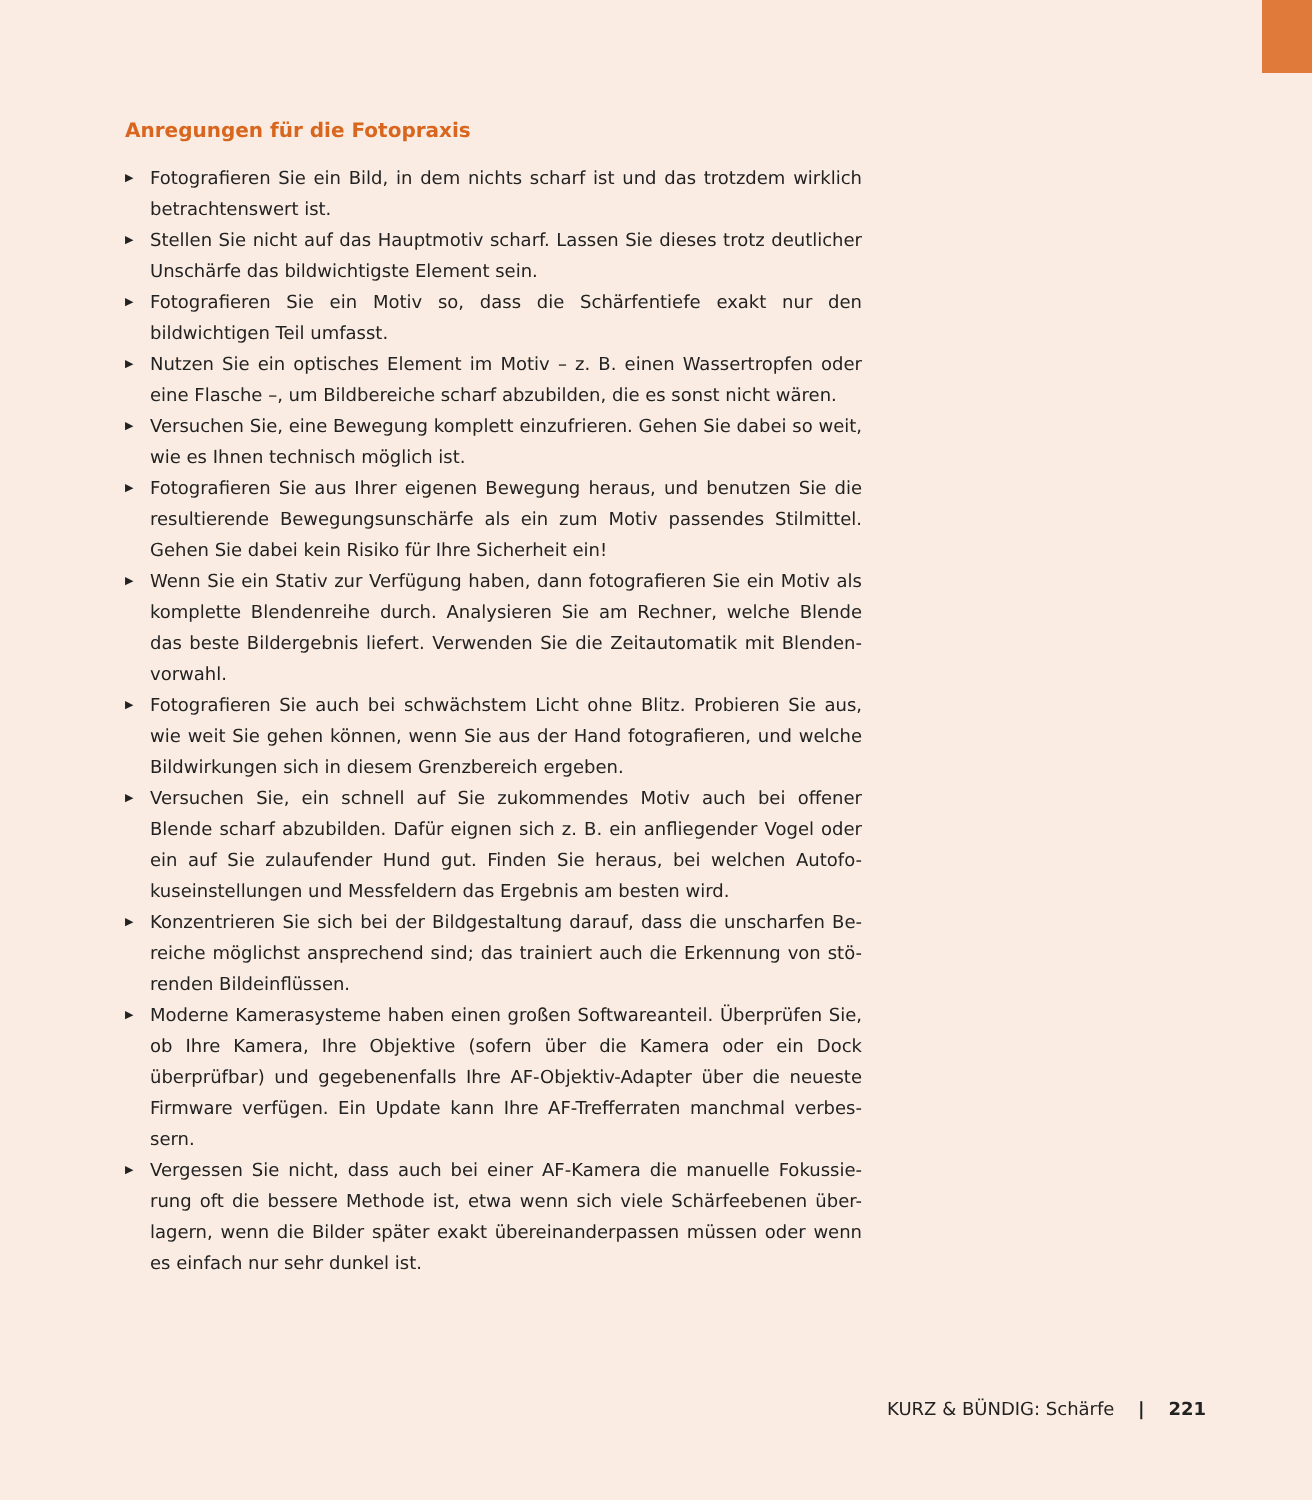Anregungen für die Fotopraxis
▶ Fotografieren Sie ein Bild, in dem nichts scharf ist und das trotzdem wirklich betrachtenswert ist.
▶ Stellen Sie nicht auf das Hauptmotiv scharf. Lassen Sie dieses trotz deutlicher Unschärfe das bildwichtigste Element sein.
▶ Fotografieren Sie ein Motiv so, dass die Schärfentiefe exakt nur den bildwichtigen Teil umfasst.
▶ Nutzen Sie ein optisches Element im Motiv – z. B. einen Wassertropfen oder eine Flasche –, um Bildbereiche scharf abzubilden, die es sonst nicht wären.
▶ Versuchen Sie, eine Bewegung komplett einzufrieren. Gehen Sie dabei so weit, wie es Ihnen technisch möglich ist.
▶ Fotografieren Sie aus Ihrer eigenen Bewegung heraus, und benutzen Sie die resultierende Bewegungsunschärfe als ein zum Motiv passendes Stilmittel. Gehen Sie dabei kein Risiko für Ihre Sicherheit ein!
▶ Wenn Sie ein Stativ zur Verfügung haben, dann fotografieren Sie ein Motiv als komplette Blendenreihe durch. Analysieren Sie am Rechner, welche Blende das beste Bildergebnis liefert. Verwenden Sie die Zeitautomatik mit Blenden-vorwahl.
▶ Fotografieren Sie auch bei schwächstem Licht ohne Blitz. Probieren Sie aus, wie weit Sie gehen können, wenn Sie aus der Hand fotografieren, und welche Bildwirkungen sich in diesem Grenzbereich ergeben.
▶ Versuchen Sie, ein schnell auf Sie zukommendes Motiv auch bei offener Blende scharf abzubilden. Dafür eignen sich z. B. ein anfliegender Vogel oder ein auf Sie zulaufender Hund gut. Finden Sie heraus, bei welchen Autofo-kuseinstellungen und Messfeldern das Ergebnis am besten wird.
▶ Konzentrieren Sie sich bei der Bildgestaltung darauf, dass die unscharfen Be-reiche möglichst ansprechend sind; das trainiert auch die Erkennung von stö-renden Bildeinflüssen.
▶ Moderne Kamerasysteme haben einen großen Softwareanteil. Überprüfen Sie, ob Ihre Kamera, Ihre Objektive (sofern über die Kamera oder ein Dock überprüfbar) und gegebenenfalls Ihre AF-Objektiv-Adapter über die neueste Firmware verfügen. Ein Update kann Ihre AF-Trefferraten manchmal verbes-sern.
▶ Vergessen Sie nicht, dass auch bei einer AF-Kamera die manuelle Fokussie-rung oft die bessere Methode ist, etwa wenn sich viele Schärfeebenen über-lagern, wenn die Bilder später exakt übereinanderpassen müssen oder wenn es einfach nur sehr dunkel ist.
KURZ & BÜNDIG: Schärfe | 221